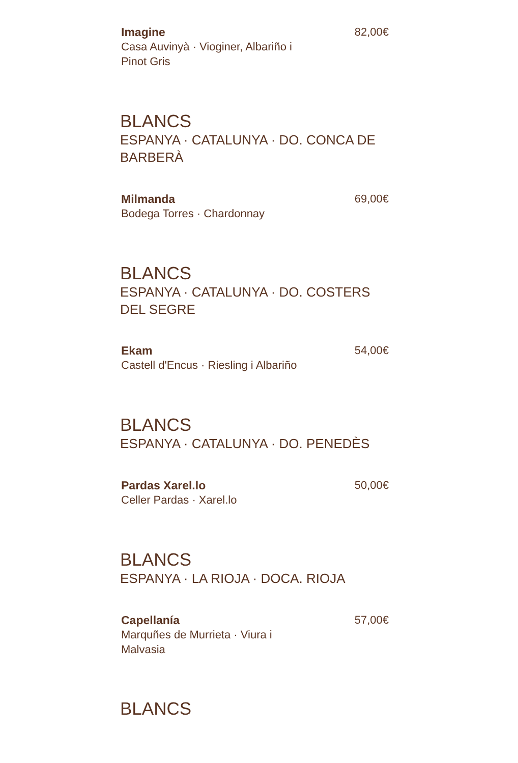Imagine
Casa Auvinyà · Vioginer, Albariño i
Pinot Gris
82,00€
BLANCS
ESPANYA · CATALUNYA · DO. CONCA DE BARBERÀ
Milmanda
Bodega Torres · Chardonnay
69,00€
BLANCS
ESPANYA · CATALUNYA · DO. COSTERS
DEL SEGRE
Ekam
Castell d'Encus · Riesling i Albariño
54,00€
BLANCS
ESPANYA · CATALUNYA · DO. PENEDÈS
Pardas Xarel.lo
Celler Pardas · Xarel.lo
50,00€
BLANCS
ESPANYA · LA RIOJA · DOCA. RIOJA
Capellanía
Marquñes de Murrieta · Viura i
Malvasia
57,00€
BLANCS